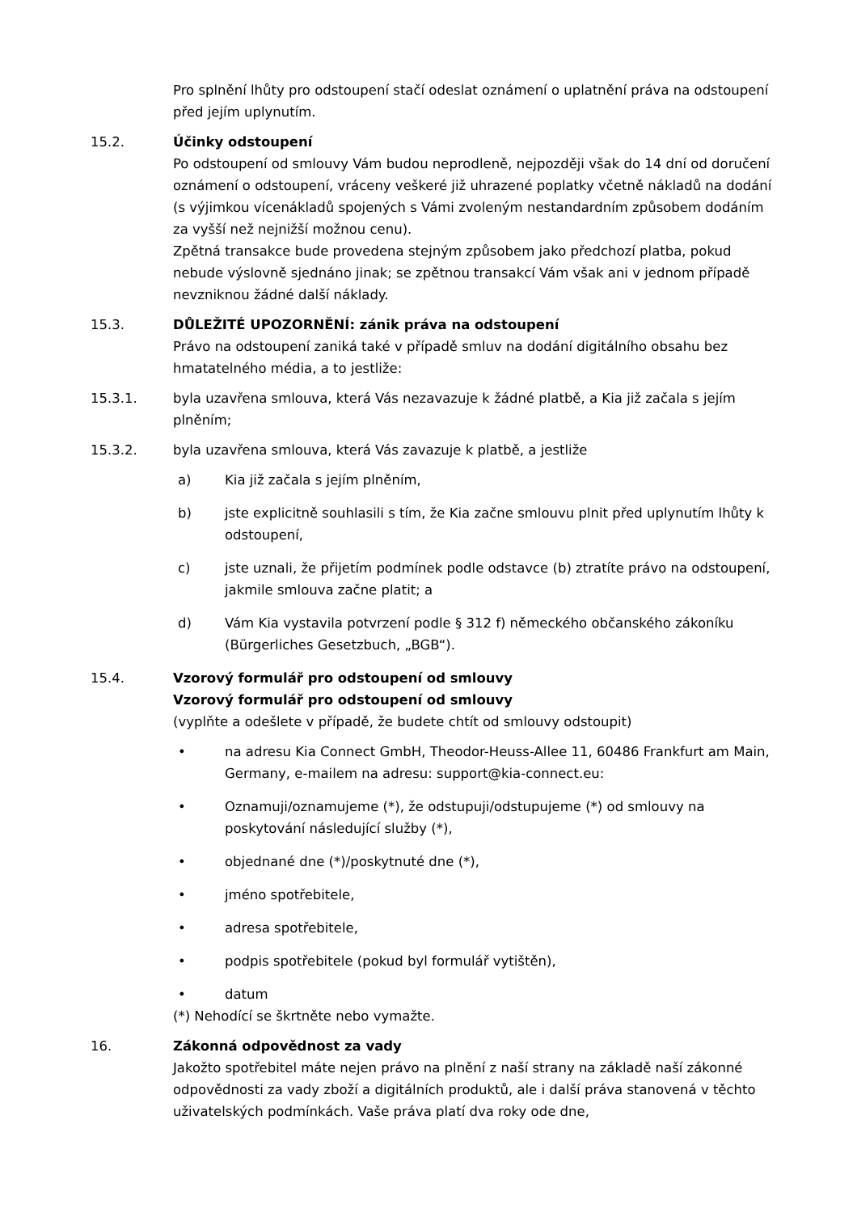Pro splnění lhůty pro odstoupení stačí odeslat oznámení o uplatnění práva na odstoupení před jejím uplynutím.
15.2. Účinky odstoupení
Po odstoupení od smlouvy Vám budou neprodleně, nejpozději však do 14 dní od doručení oznámení o odstoupení, vráceny veškeré již uhrazené poplatky včetně nákladů na dodání (s výjimkou vícenákladů spojených s Vámi zvoleným nestandardním způsobem dodáním za vyšší než nejnižší možnou cenu).
Zpětná transakce bude provedena stejným způsobem jako předchozí platba, pokud nebude výslovně sjednáno jinak; se zpětnou transakcí Vám však ani v jednom případě nevzniknou žádné další náklady.
15.3. DŮLEŽITÉ UPOZORNĚNÍ: zánik práva na odstoupení
Právo na odstoupení zaniká také v případě smluv na dodání digitálního obsahu bez hmatatelného média, a to jestliže:
15.3.1. byla uzavřena smlouva, která Vás nezavazuje k žádné platbě, a Kia již začala s jejím plněním;
15.3.2. byla uzavřena smlouva, která Vás zavazuje k platbě, a jestliže
a) Kia již začala s jejím plněním,
b) jste explicitně souhlasili s tím, že Kia začne smlouvu plnit před uplynutím lhůty k odstoupení,
c) jste uznali, že přijetím podmínek podle odstavce (b) ztratíte právo na odstoupení, jakmile smlouva začne platit; a
d) Vám Kia vystavila potvrzení podle § 312 f) německého občanského zákoníku (Bürgerliches Gesetzbuch, „BGB“).
15.4. Vzorový formulář pro odstoupení od smlouvy
Vzorový formulář pro odstoupení od smlouvy
(vyplňte a odešlete v případě, že budete chtít od smlouvy odstoupit)
• na adresu Kia Connect GmbH, Theodor-Heuss-Allee 11, 60486 Frankfurt am Main, Germany, e-mailem na adresu: support@kia-connect.eu:
• Oznamuji/oznamujeme (*), že odstupuji/odstupujeme (*) od smlouvy na poskytování následující služby (*),
• objednané dne (*)/poskytnuté dne (*),
• jméno spotřebitele,
• adresa spotřebitele,
• podpis spotřebitele (pokud byl formulář vytištěn),
• datum
(*) Nehodící se škrtněte nebo vymažte.
16. Zákonná odpovědnost za vady
Jakožto spotřebitel máte nejen právo na plnění z naší strany na základě naší zákonné odpovědnosti za vady zboží a digitálních produktů, ale i další práva stanovená v těchto uživatelských podmínkách. Vaše práva platí dva roky ode dne,